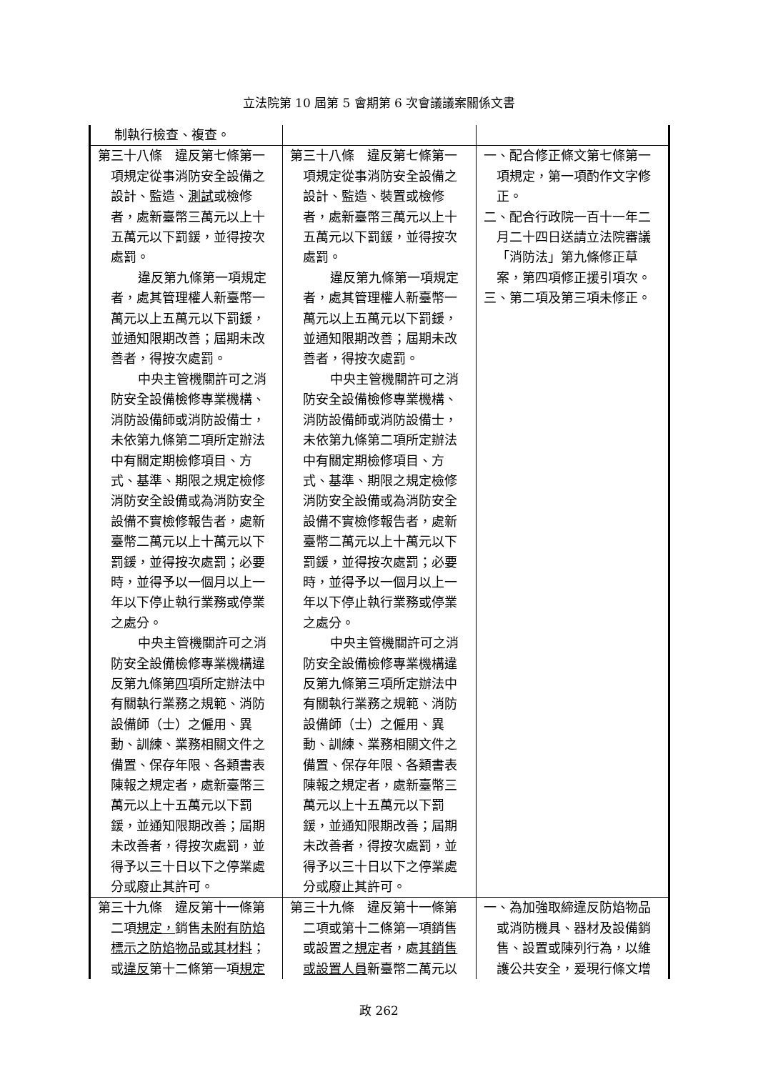立法院第 10 屆第 5 會期第 6 次會議議案關係文書
| 制執行檢查、複查。 | | |
| 第三十八條 違反第七條第一項規定從事消防安全設備之設計、監造、 測試 或檢修者，處新臺幣三萬元以上十五萬元以下罰鍰，並得按次處罰。 違反第九條第一項規定者，處其管理權人新臺幣一萬元以上五萬元以下罰鍰，並通知限期改善；屆期未改善者，得按次處罰。 中央主管機關許可之消防安全設備檢修專業機構、消防設備師或消防設備士，未依第九條第二項所定辦法中有關定期檢修項目、方式、基準、期限之規定檢修消防安全設備或為消防安全設備不實檢修報告者，處新臺幣二萬元以上十萬元以下罰鍰，並得按次處罰；必要時，並得予以一個月以上一年以下停止執行業務或停業之處分。 中央主管機關許可之消防安全設備檢修專業機構違反第九條第 四 項所定辦法中有關執行業務之規範、消防設備師（士）之僱用、異動、訓練、業務相關文件之備置、保存年限、各類書表陳報之規定者，處新臺幣三萬元以上十五萬元以下罰鍰，並通知限期改善；屆期未改善者，得按次處罰，並得予以三十日以下之停業處分或廢止其許可。 | 第三十八條 違反第七條第一項規定從事消防安全設備之設計、監造、裝置或檢修者，處新臺幣三萬元以上十五萬元以下罰鍰，並得按次處罰。 違反第九條第一項規定者，處其管理權人新臺幣一萬元以上五萬元以下罰鍰，並通知限期改善；屆期未改善者，得按次處罰。 中央主管機關許可之消防安全設備檢修專業機構、消防設備師或消防設備士，未依第九條第二項所定辦法中有關定期檢修項目、方式、基準、期限之規定檢修消防安全設備或為消防安全設備不實檢修報告者，處新臺幣二萬元以上十萬元以下罰鍰，並得按次處罰；必要時，並得予以一個月以上一年以下停止執行業務或停業之處分。 中央主管機關許可之消防安全設備檢修專業機構違反第九條第三項所定辦法中有關執行業務之規範、消防設備師（士）之僱用、異動、訓練、業務相關文件之備置、保存年限、各類書表陳報之規定者，處新臺幣三萬元以上十五萬元以下罰鍰，並通知限期改善；屆期未改善者，得按次處罰，並得予以三十日以下之停業處分或廢止其許可。 | 一、配合修正條文第七條第一項規定，第一項酌作文字修正。 二、配合行政院一百十一年二月二十四日送請立法院審議「消防法」第九條修正草案，第四項修正援引項次。 三、第二項及第三項未修正。 |
| 第三十九條 違反第十一條第二項 規定， 銷售 未附有防焰標示之防焰物品或其材料 ；或 違反 第十二條第一項 規定 | 第三十九條 違反第十一條第二項或第十二條第一項銷售或設置之 規定 者，處 其銷售或設置人員 新臺幣二萬元以 | 一、為加強取締違反防焰物品或消防機具、器材及設備銷售、設置或陳列行為，以維護公共安全，爰現行條文增 |
政 262